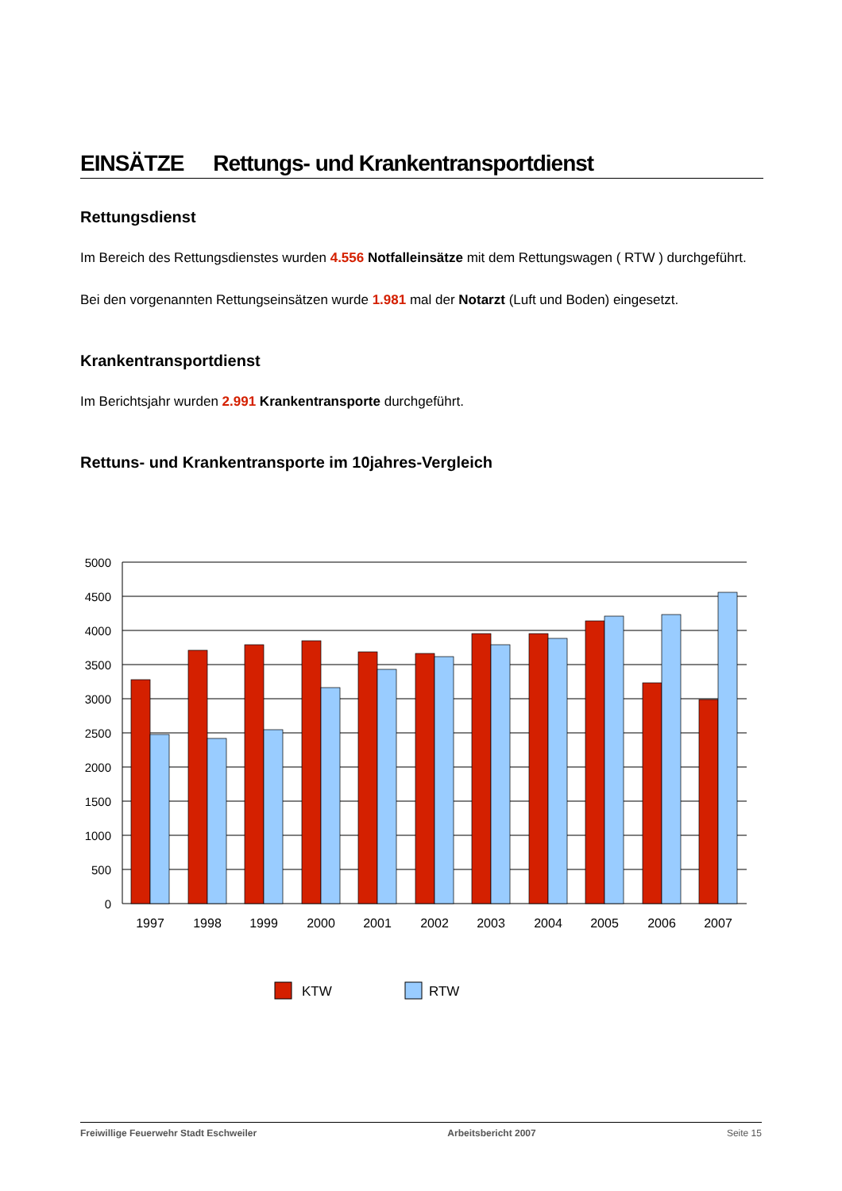EINSÄTZE Rettungs- und Krankentransportdienst
Rettungsdienst
Im Bereich des Rettungsdienstes wurden 4.556 Notfalleinsätze mit dem Rettungswagen ( RTW ) durchgeführt.
Bei den vorgenannten Rettungseinsätzen wurde 1.981 mal der Notarzt (Luft und Boden) eingesetzt.
Krankentransportdienst
Im Berichtsjahr wurden 2.991 Krankentransporte durchgeführt.
Rettuns- und Krankentransporte im 10jahres-Vergleich
5000
4500
4000
3500
3000
2500
2000
1500
1000
500
0
1997
1998
1999
2000
2001
2002
2003
2004
2005
2006
2007
KTW
RTW
Freiwillige Feuerwehr Stadt Eschweiler Arbeitsbericht 2007 Seite 15